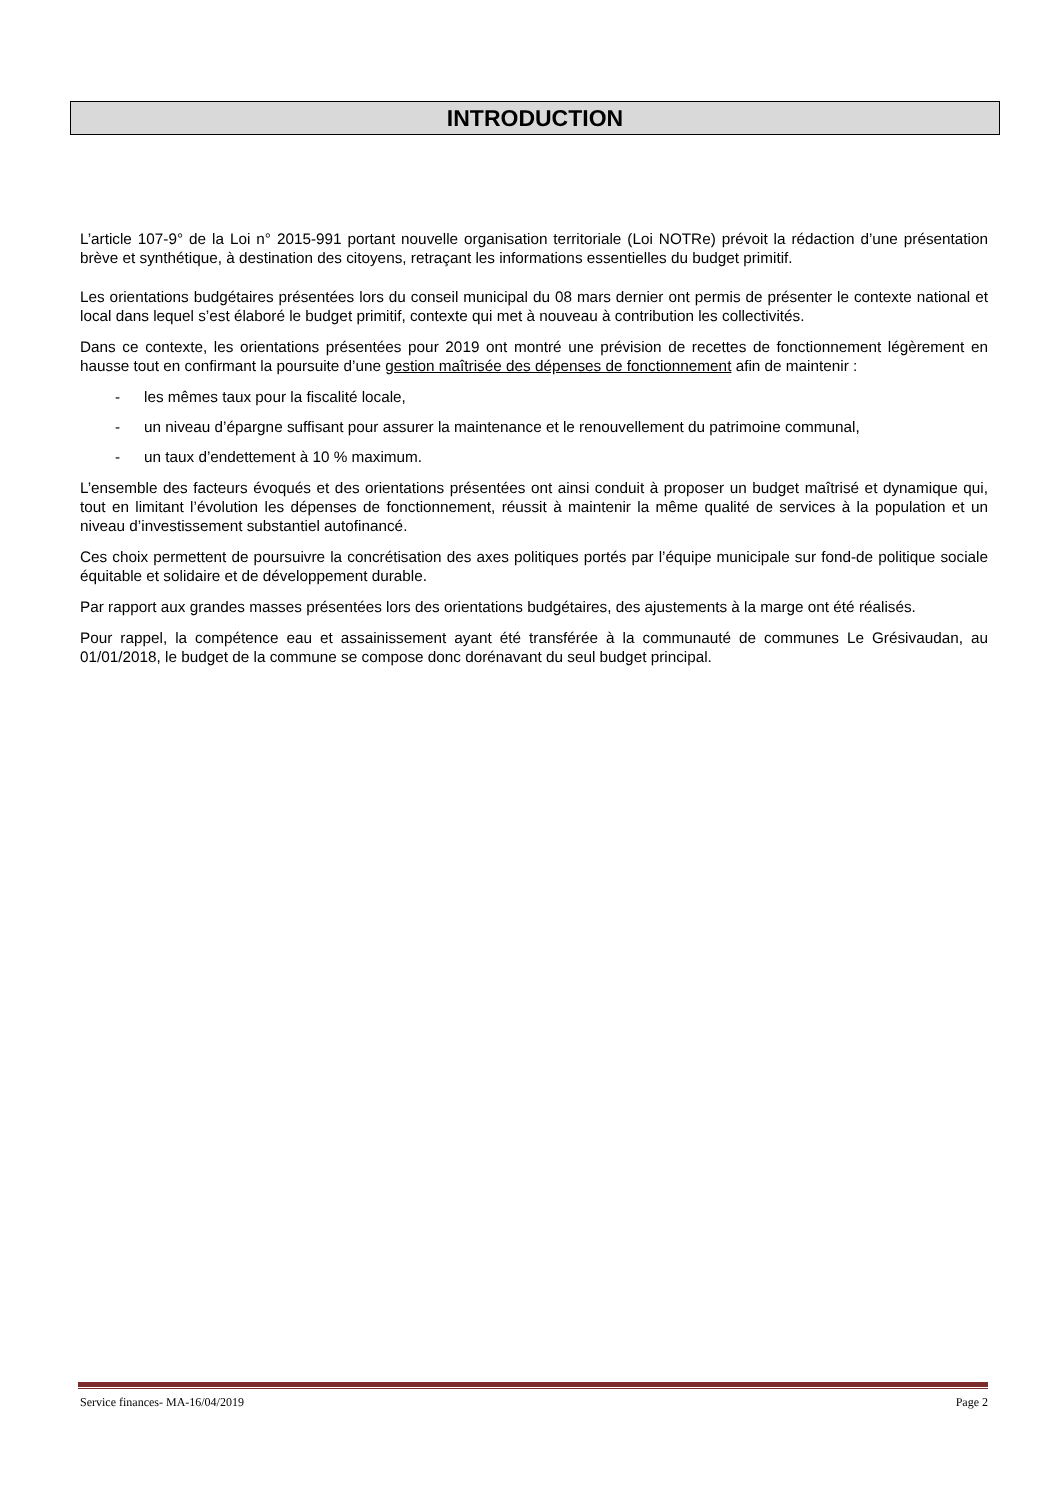INTRODUCTION
L’article 107-9° de la Loi n° 2015-991 portant nouvelle organisation territoriale (Loi NOTRe) prévoit la rédaction d’une présentation brève et synthétique, à destination des citoyens, retraçant les informations essentielles du budget primitif.
Les orientations budgétaires présentées lors du conseil municipal du 08 mars dernier ont permis de présenter le contexte national et local dans lequel s’est élaboré le budget primitif, contexte qui met à nouveau à contribution les collectivités.
Dans ce contexte, les orientations présentées pour 2019 ont montré une prévision de recettes de fonctionnement légèrement en hausse tout en confirmant la poursuite d’une gestion maîtrisée des dépenses de fonctionnement afin de maintenir :
- les mêmes taux pour la fiscalité locale,
- un niveau d’épargne suffisant pour assurer la maintenance et le renouvellement du patrimoine communal,
- un taux d’endettement à 10 % maximum.
L’ensemble des facteurs évoqués et des orientations présentées ont ainsi conduit à proposer un budget maîtrisé et dynamique qui, tout en limitant l’évolution les dépenses de fonctionnement, réussit à maintenir la même qualité de services à la population et un niveau d’investissement substantiel autofinancé.
Ces choix permettent de poursuivre la concrétisation des axes politiques portés par l’équipe municipale sur fond-de politique sociale équitable et solidaire et de développement durable.
Par rapport aux grandes masses présentées lors des orientations budgétaires, des ajustements à la marge ont été réalisés.
Pour rappel, la compétence eau et assainissement ayant été transférée à la communauté de communes Le Grésivaudan, au 01/01/2018, le budget de la commune se compose donc dorénavant du seul budget principal.
Service finances- MA-16/04/2019 Page 2